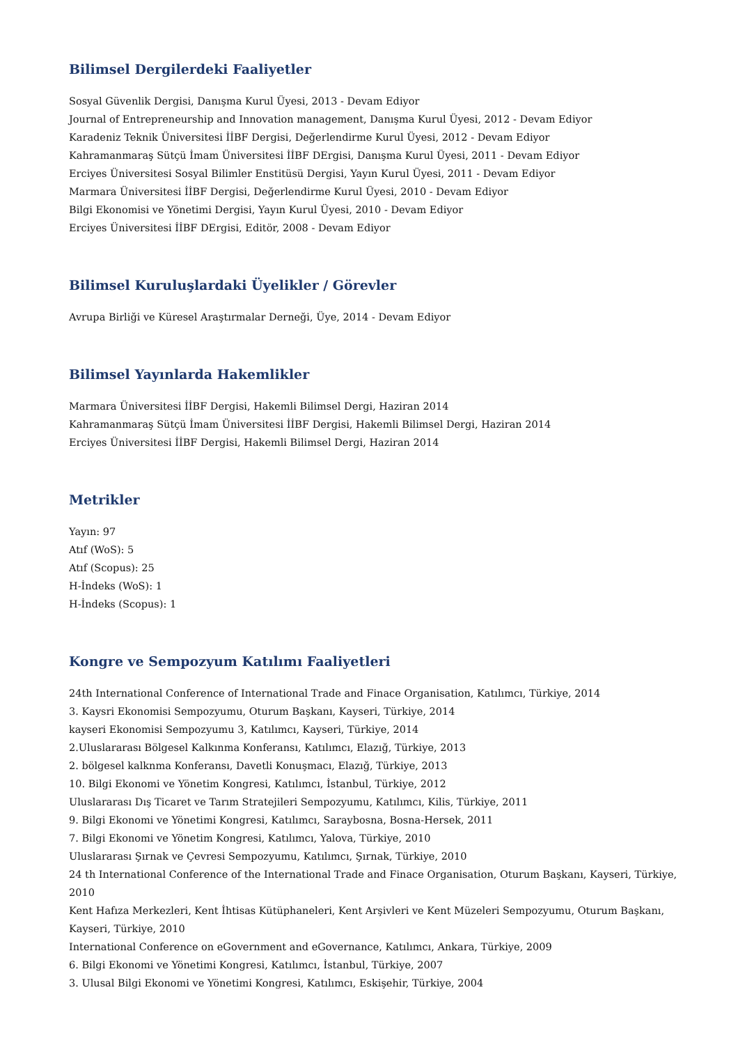Bilimsel Dergilerdeki Faaliyetler
Sosyal Güvenlik Dergisi, Danışma Kurul Üyesi, 2013 - Devam Ediyor
Journal of Entrepreneurship and Innovation management, Danışma Kurul Üyesi, 2012 - Devam Ediyor
Karadeniz Teknik Üniversitesi İİBF Dergisi, Değerlendirme Kurul Üyesi, 2012 - Devam Ediyor
Kahramanmaraş Sütçü İmam Üniversitesi İİBF DErgisi, Danışma Kurul Üyesi, 2011 - Devam Ediyor
Erciyes Üniversitesi Sosyal Bilimler Enstitüsü Dergisi, Yayın Kurul Üyesi, 2011 - Devam Ediyor
Marmara Üniversitesi İİBF Dergisi, Değerlendirme Kurul Üyesi, 2010 - Devam Ediyor
Bilgi Ekonomisi ve Yönetimi Dergisi, Yayın Kurul Üyesi, 2010 - Devam Ediyor
Erciyes Üniversitesi İİBF DErgisi, Editör, 2008 - Devam Ediyor
Bilimsel Kuruluşlardaki Üyelikler / Görevler
Avrupa Birliği ve Küresel Araştırmalar Derneği, Üye, 2014 - Devam Ediyor
Bilimsel Yayınlarda Hakemlikler
Marmara Üniversitesi İİBF Dergisi, Hakemli Bilimsel Dergi, Haziran 2014
Kahramanmaraş Sütçü İmam Üniversitesi İİBF Dergisi, Hakemli Bilimsel Dergi, Haziran 2014
Erciyes Üniversitesi İİBF Dergisi, Hakemli Bilimsel Dergi, Haziran 2014
Metrikler
Yayın: 97
Atıf (WoS): 5
Atıf (Scopus): 25
H-İndeks (WoS): 1
H-İndeks (Scopus): 1
Kongre ve Sempozyum Katılımı Faaliyetleri
24th International Conference of International Trade and Finace Organisation, Katılımcı, Türkiye, 2014
3. Kaysri Ekonomisi Sempozyumu, Oturum Başkanı, Kayseri, Türkiye, 2014
kayseri Ekonomisi Sempozyumu 3, Katılımcı, Kayseri, Türkiye, 2014
2.Uluslararası Bölgesel Kalkınma Konferansı, Katılımcı, Elazığ, Türkiye, 2013
2. bölgesel kalknma Konferansı, Davetli Konuşmacı, Elazığ, Türkiye, 2013
10. Bilgi Ekonomi ve Yönetim Kongresi, Katılımcı, İstanbul, Türkiye, 2012
Uluslararası Dış Ticaret ve Tarım Stratejileri Sempozyumu, Katılımcı, Kilis, Türkiye, 2011
9. Bilgi Ekonomi ve Yönetimi Kongresi, Katılımcı, Saraybosna, Bosna-Hersek, 2011
7. Bilgi Ekonomi ve Yönetim Kongresi, Katılımcı, Yalova, Türkiye, 2010
Uluslararası Şırnak ve Çevresi Sempozyumu, Katılımcı, Şırnak, Türkiye, 2010
24 th International Conference of the International Trade and Finace Organisation, Oturum Başkanı, Kayseri, Türkiye, 2010
Kent Hafıza Merkezleri, Kent İhtisas Kütüphaneleri, Kent Arşivleri ve Kent Müzeleri Sempozyumu, Oturum Başkanı, Kayseri, Türkiye, 2010
International Conference on eGovernment and eGovernance, Katılımcı, Ankara, Türkiye, 2009
6. Bilgi Ekonomi ve Yönetimi Kongresi, Katılımcı, İstanbul, Türkiye, 2007
3. Ulusal Bilgi Ekonomi ve Yönetimi Kongresi, Katılımcı, Eskişehir, Türkiye, 2004